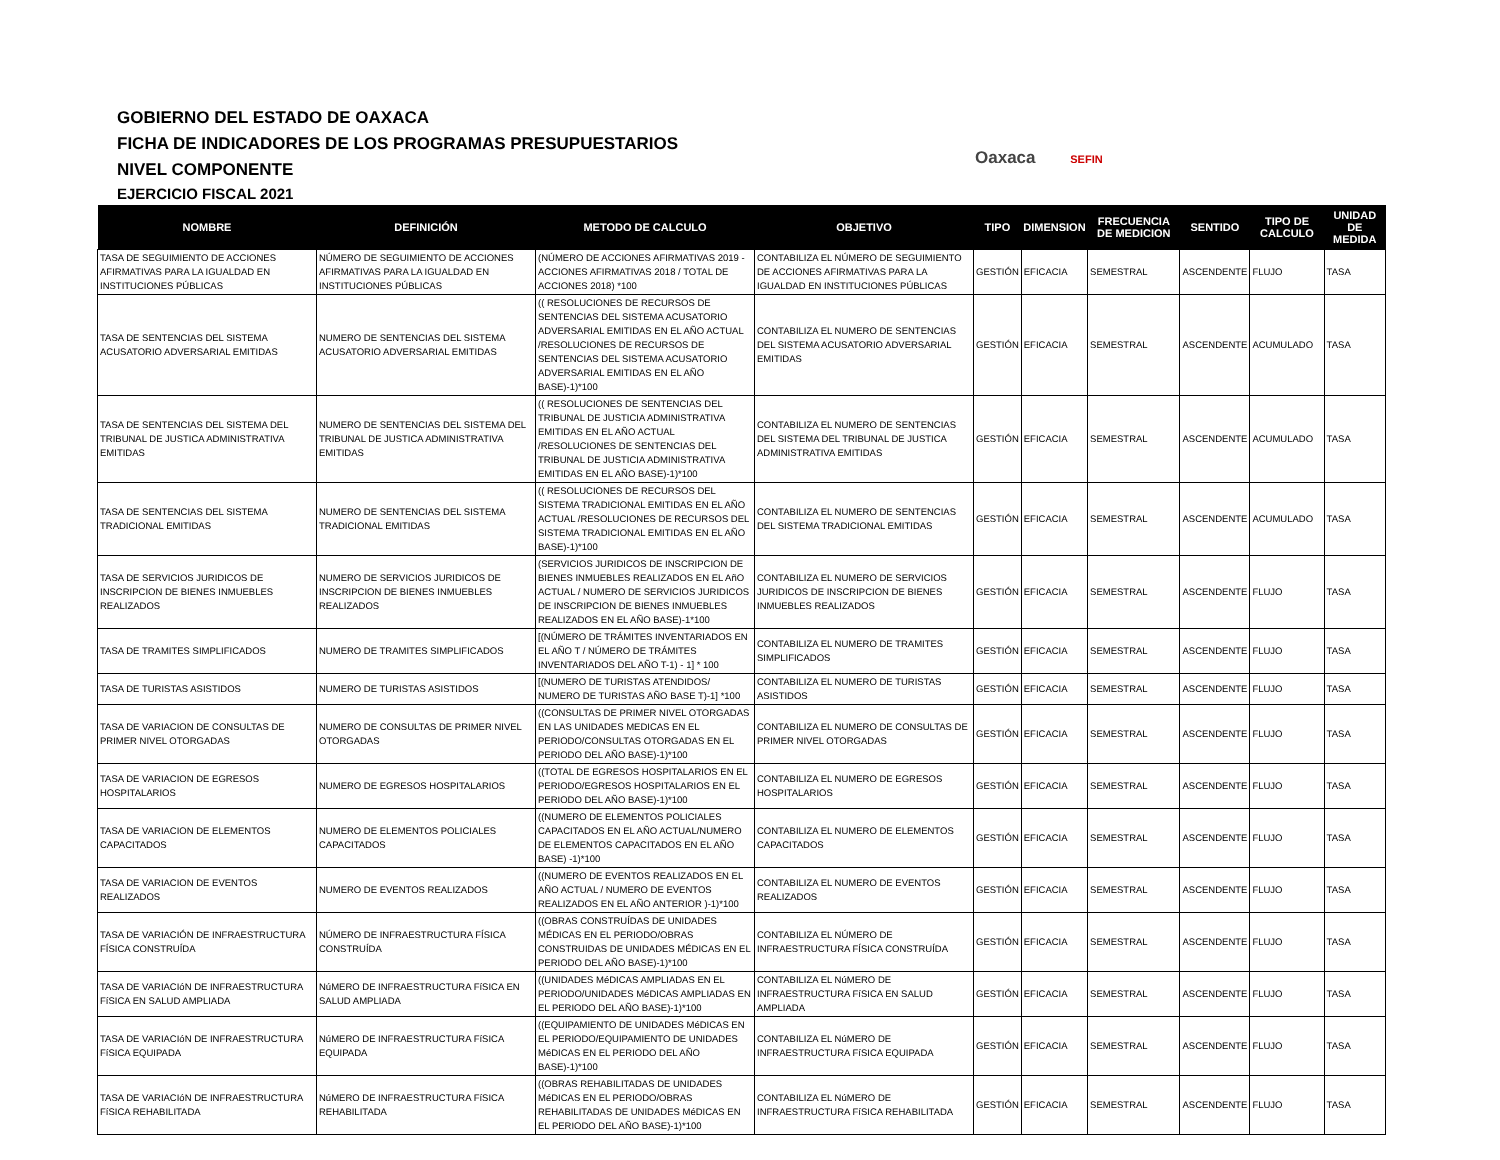GOBIERNO DEL ESTADO DE OAXACA
FICHA DE INDICADORES DE LOS PROGRAMAS PRESUPUESTARIOS
NIVEL COMPONENTE
EJERCICIO FISCAL 2021
Oaxaca SEFIN
| NOMBRE | DEFINICIÓN | METODO DE CALCULO | OBJETIVO | TIPO | DIMENSION | FRECUENCIA DE MEDICION | SENTIDO | TIPO DE CALCULO | UNIDAD DE MEDIDA |
| --- | --- | --- | --- | --- | --- | --- | --- | --- | --- |
| TASA DE SEGUIMIENTO DE ACCIONES AFIRMATIVAS PARA LA IGUALDAD EN INSTITUCIONES PÚBLICAS | NÚMERO DE SEGUIMIENTO DE ACCIONES AFIRMATIVAS PARA LA IGUALDAD EN INSTITUCIONES PÚBLICAS | (NÚMERO DE ACCIONES AFIRMATIVAS 2019 - ACCIONES AFIRMATIVAS 2018 / TOTAL DE ACCIONES 2018) *100 | CONTABILIZA EL NÚMERO DE SEGUIMIENTO DE ACCIONES AFIRMATIVAS PARA LA IGUALDAD EN INSTITUCIONES PÚBLICAS | GESTIÓN | EFICACIA | SEMESTRAL | ASCENDENTE | FLUJO | TASA |
| TASA DE SENTENCIAS DEL SISTEMA ACUSATORIO ADVERSARIAL EMITIDAS | NUMERO DE SENTENCIAS DEL SISTEMA ACUSATORIO ADVERSARIAL EMITIDAS | (( RESOLUCIONES DE RECURSOS DE SENTENCIAS DEL SISTEMA ACUSATORIO ADVERSARIAL EMITIDAS EN EL AÑO ACTUAL /RESOLUCIONES DE RECURSOS DE SENTENCIAS DEL SISTEMA ACUSATORIO ADVERSARIAL EMITIDAS EN EL AÑO BASE)-1)*100 | CONTABILIZA EL NUMERO DE SENTENCIAS DEL SISTEMA ACUSATORIO ADVERSARIAL EMITIDAS | GESTIÓN | EFICACIA | SEMESTRAL | ASCENDENTE | ACUMULADO | TASA |
| TASA DE SENTENCIAS DEL SISTEMA DEL TRIBUNAL DE JUSTICA ADMINISTRATIVA EMITIDAS | NUMERO DE SENTENCIAS DEL SISTEMA DEL TRIBUNAL DE JUSTICA ADMINISTRATIVA EMITIDAS | (( RESOLUCIONES DE SENTENCIAS DEL TRIBUNAL DE JUSTICIA ADMINISTRATIVA EMITIDAS EN EL AÑO ACTUAL /RESOLUCIONES DE SENTENCIAS DEL TRIBUNAL DE JUSTICIA ADMINISTRATIVA EMITIDAS EN EL AÑO BASE)-1)*100 | CONTABILIZA EL NUMERO DE SENTENCIAS DEL SISTEMA DEL TRIBUNAL DE JUSTICA ADMINISTRATIVA EMITIDAS | GESTIÓN | EFICACIA | SEMESTRAL | ASCENDENTE | ACUMULADO | TASA |
| TASA DE SENTENCIAS DEL SISTEMA TRADICIONAL EMITIDAS | NUMERO DE SENTENCIAS DEL SISTEMA TRADICIONAL EMITIDAS | (( RESOLUCIONES DE RECURSOS DEL SISTEMA TRADICIONAL EMITIDAS EN EL AÑO ACTUAL /RESOLUCIONES DE RECURSOS DEL SISTEMA TRADICIONAL EMITIDAS EN EL AÑO BASE)-1)*100 | CONTABILIZA EL NUMERO DE SENTENCIAS DEL SISTEMA TRADICIONAL EMITIDAS | GESTIÓN | EFICACIA | SEMESTRAL | ASCENDENTE | ACUMULADO | TASA |
| TASA DE SERVICIOS JURIDICOS DE INSCRIPCION DE BIENES INMUEBLES REALIZADOS | NUMERO DE SERVICIOS JURIDICOS DE INSCRIPCION DE BIENES INMUEBLES REALIZADOS | (SERVICIOS JURIDICOS DE INSCRIPCION DE BIENES INMUEBLES REALIZADOS EN EL AñO ACTUAL / NUMERO DE SERVICIOS JURIDICOS DE INSCRIPCION DE BIENES INMUEBLES REALIZADOS EN EL AÑO BASE)-1*100 | CONTABILIZA EL NUMERO DE SERVICIOS JURIDICOS DE INSCRIPCION DE BIENES INMUEBLES REALIZADOS | GESTIÓN | EFICACIA | SEMESTRAL | ASCENDENTE | FLUJO | TASA |
| TASA DE TRAMITES SIMPLIFICADOS | NUMERO DE TRAMITES SIMPLIFICADOS | [(NÚMERO DE TRÁMITES INVENTARIADOS EN EL AÑO T / NÚMERO DE TRÁMITES INVENTARIADOS DEL AÑO T-1) - 1] * 100 | CONTABILIZA EL NUMERO DE TRAMITES SIMPLIFICADOS | GESTIÓN | EFICACIA | SEMESTRAL | ASCENDENTE | FLUJO | TASA |
| TASA DE TURISTAS ASISTIDOS | NUMERO DE TURISTAS ASISTIDOS | [(NUMERO DE TURISTAS ATENDIDOS/ NUMERO DE TURISTAS AÑO BASE T)-1] *100 | CONTABILIZA EL NUMERO DE TURISTAS ASISTIDOS | GESTIÓN | EFICACIA | SEMESTRAL | ASCENDENTE | FLUJO | TASA |
| TASA DE VARIACION DE CONSULTAS DE PRIMER NIVEL OTORGADAS | NUMERO DE CONSULTAS DE PRIMER NIVEL OTORGADAS | ((CONSULTAS DE PRIMER NIVEL OTORGADAS EN LAS UNIDADES MEDICAS EN EL PERIODO/CONSULTAS OTORGADAS EN EL PERIODO DEL AÑO BASE)-1)*100 | CONTABILIZA EL NUMERO DE CONSULTAS DE PRIMER NIVEL OTORGADAS | GESTIÓN | EFICACIA | SEMESTRAL | ASCENDENTE | FLUJO | TASA |
| TASA DE VARIACION DE EGRESOS HOSPITALARIOS | NUMERO DE EGRESOS HOSPITALARIOS | ((TOTAL DE EGRESOS HOSPITALARIOS EN EL PERIODO/EGRESOS HOSPITALARIOS EN EL PERIODO DEL AÑO BASE)-1)*100 | CONTABILIZA EL NUMERO DE EGRESOS HOSPITALARIOS | GESTIÓN | EFICACIA | SEMESTRAL | ASCENDENTE | FLUJO | TASA |
| TASA DE VARIACION DE ELEMENTOS CAPACITADOS | NUMERO DE ELEMENTOS POLICIALES CAPACITADOS | ((NUMERO DE ELEMENTOS POLICIALES CAPACITADOS EN EL AÑO ACTUAL/NUMERO DE ELEMENTOS CAPACITADOS EN EL AÑO BASE) -1)*100 | CONTABILIZA EL NUMERO DE ELEMENTOS CAPACITADOS | GESTIÓN | EFICACIA | SEMESTRAL | ASCENDENTE | FLUJO | TASA |
| TASA DE VARIACION DE EVENTOS REALIZADOS | NUMERO DE EVENTOS REALIZADOS | ((NUMERO DE EVENTOS REALIZADOS EN EL AÑO ACTUAL / NUMERO DE EVENTOS REALIZADOS EN EL AÑO ANTERIOR )-1)*100 | CONTABILIZA EL NUMERO DE EVENTOS REALIZADOS | GESTIÓN | EFICACIA | SEMESTRAL | ASCENDENTE | FLUJO | TASA |
| TASA DE VARIACIÓN DE INFRAESTRUCTURA FÍSICA CONSTRUÍDA | NÚMERO DE INFRAESTRUCTURA FÍSICA CONSTRUÍDA | ((OBRAS CONSTRUÍDAS DE UNIDADES MÉDICAS EN EL PERIODO/OBRAS CONSTRUIDAS DE UNIDADES MÉDICAS EN EL PERIODO DEL AÑO BASE)-1)*100 | CONTABILIZA EL NÚMERO DE INFRAESTRUCTURA FÍSICA CONSTRUÍDA | GESTIÓN | EFICACIA | SEMESTRAL | ASCENDENTE | FLUJO | TASA |
| TASA DE VARIACIóN DE INFRAESTRUCTURA FíSICA EN SALUD AMPLIADA | NúMERO DE INFRAESTRUCTURA FíSICA EN SALUD AMPLIADA | ((UNIDADES MéDICAS AMPLIADAS EN EL PERIODO/UNIDADES MéDICAS AMPLIADAS EN EL PERIODO DEL AÑO BASE)-1)*100 | CONTABILIZA EL NúMERO DE INFRAESTRUCTURA FíSICA EN SALUD AMPLIADA | GESTIÓN | EFICACIA | SEMESTRAL | ASCENDENTE | FLUJO | TASA |
| TASA DE VARIACIóN DE INFRAESTRUCTURA FíSICA EQUIPADA | NúMERO DE INFRAESTRUCTURA FíSICA EQUIPADA | ((EQUIPAMIENTO DE UNIDADES MéDICAS EN EL PERIODO/EQUIPAMIENTO DE UNIDADES MéDICAS EN EL PERIODO DEL AÑO BASE)-1)*100 | CONTABILIZA EL NúMERO DE INFRAESTRUCTURA FíSICA EQUIPADA | GESTIÓN | EFICACIA | SEMESTRAL | ASCENDENTE | FLUJO | TASA |
| TASA DE VARIACIóN DE INFRAESTRUCTURA FíSICA REHABILITADA | NúMERO DE INFRAESTRUCTURA FíSICA REHABILITADA | ((OBRAS REHABILITADAS DE UNIDADES MéDICAS EN EL PERIODO/OBRAS REHABILITADAS DE UNIDADES MéDICAS EN EL PERIODO DEL AÑO BASE)-1)*100 | CONTABILIZA EL NúMERO DE INFRAESTRUCTURA FíSICA REHABILITADA | GESTIÓN | EFICACIA | SEMESTRAL | ASCENDENTE | FLUJO | TASA |